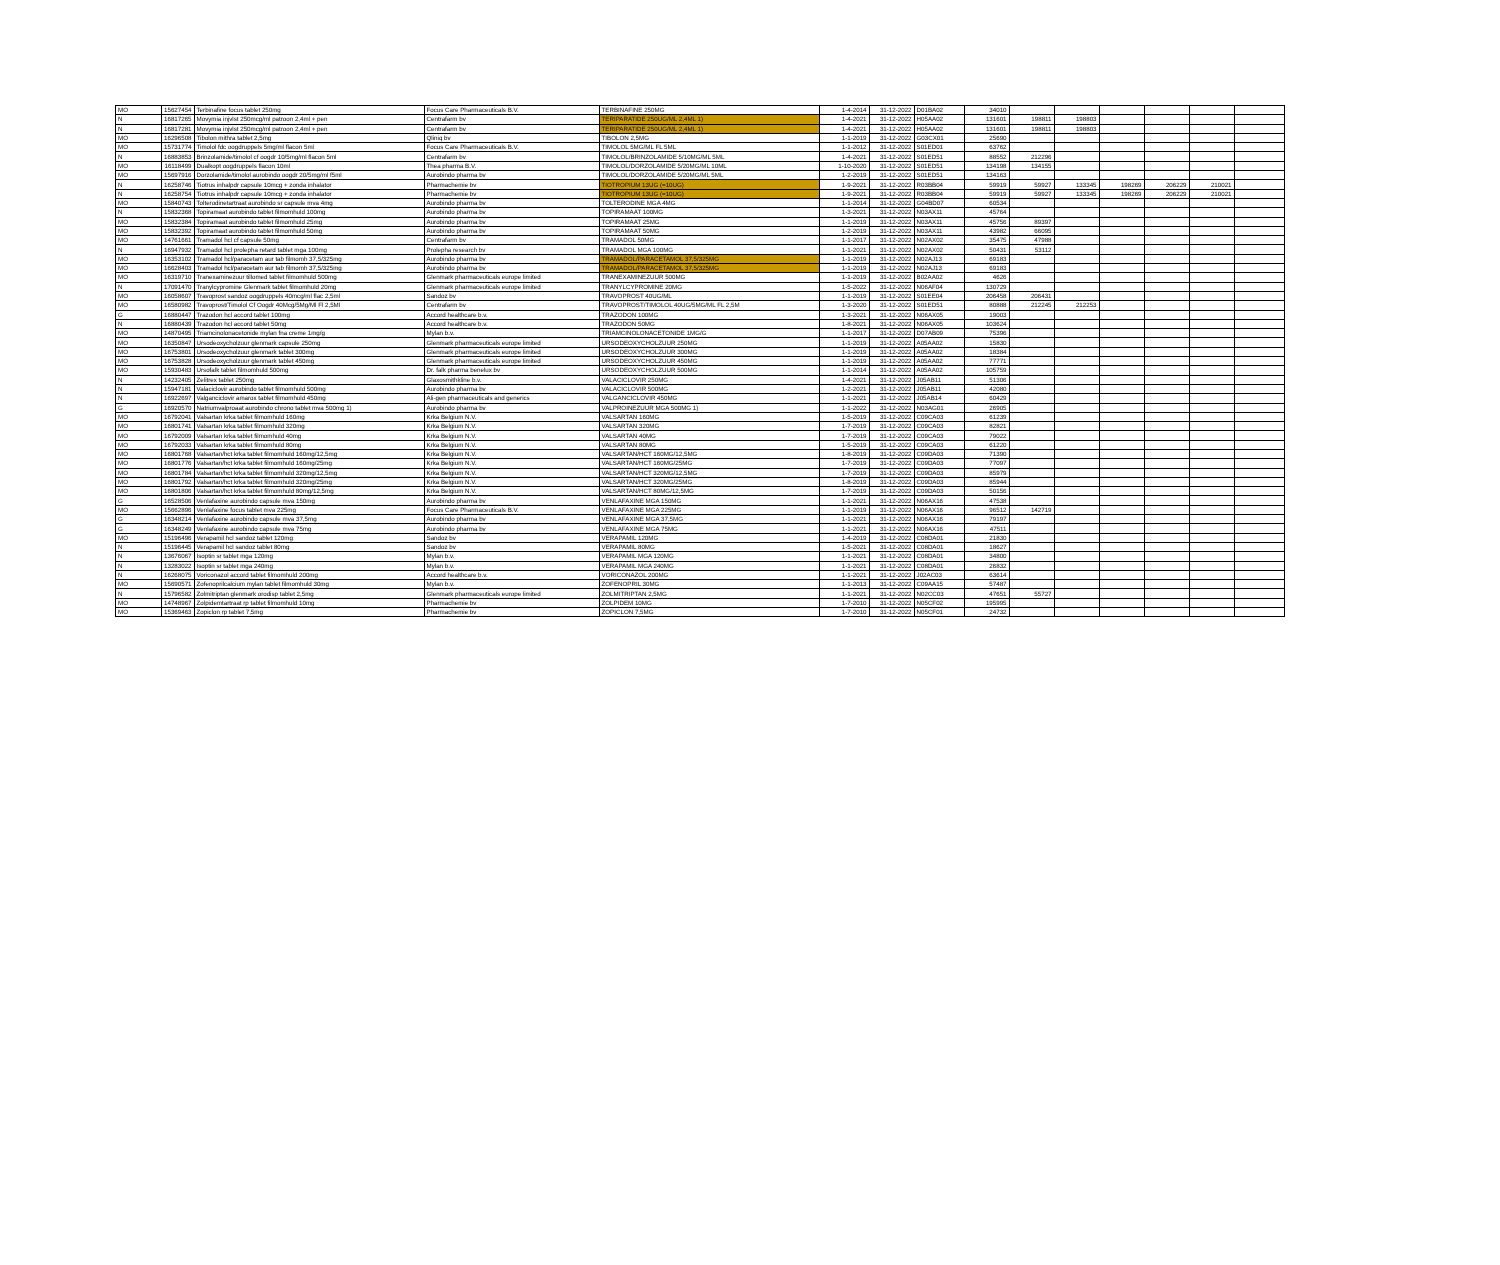| MO | 15627454 | Terbinafine focus tablet 250mg | Focus Care Pharmaceuticals B.V. | TERBINAFINE 250MG | 1-4-2014 | 31-12-2022 | D01BA02 | 34010 | | | | | | |
| N | 16817265 | Movymia injvlst 250mcg/ml patroon 2,4ml + pen | Centrafarm bv | TERIPARATIDE 250UG/ML 2,4ML 1) | 1-4-2021 | 31-12-2022 | H05AA02 | 131601 | 198811 | 198803 | | | | |
| N | 16817281 | Movymia injvlst 250mcg/ml patroon 2,4ml + pen | Centrafarm bv | TERIPARATIDE 250UG/ML 2,4ML 1) | 1-4-2021 | 31-12-2022 | H05AA02 | 131601 | 198811 | 198803 | | | | |
| MO | 16296508 | Tibolon mithra tablet 2,5mg | Qliniq bv | TIBOLON 2,5MG | 1-1-2019 | 31-12-2022 | G03CX01 | 25690 | | | | | | |
| MO | 15731774 | Timolol fdc oogdruppels 5mg/ml flacon 5ml | Focus Care Pharmaceuticals B.V. | TIMOLOL 5MG/ML FL 5ML | 1-1-2012 | 31-12-2022 | S01ED01 | 63762 | | | | | | |
| N | 16883853 | Brinzolamide/timolol cf oogdr 10/5mg/ml flacon 5ml | Centrafarm bv | TIMOLOL/BRINZOLAMIDE 5/10MG/ML 5ML | 1-4-2021 | 31-12-2022 | S01ED51 | 88552 | 212296 | | | | | |
| MO | 16118499 | Dualkopt oogdruppels flacon 10ml | Thea pharma B.V. | TIMOLOL/DORZOLAMIDE 5/20MG/ML 10ML | 1-10-2020 | 31-12-2022 | S01ED51 | 134198 | 134155 | | | | | |
| MO | 15697916 | Dorzolamide/timolol aurobindo oogdr 20/5mg/ml f5ml | Aurobindo pharma bv | TIMOLOL/DORZOLAMIDE 5/20MG/ML 5ML | 1-2-2019 | 31-12-2022 | S01ED51 | 134163 | | | | | | |
| N | 16258746 | Tiotrus inhalpdr capsule 10mcg + zonda inhalator | Pharmachemie bv | TIOTROPIUM 13UG (=10UG) | 1-9-2021 | 31-12-2022 | R03BB04 | 59919 | 59927 | 133345 | 198269 | 206229 | 210021 | |
| N | 16258754 | Tiotrus inhalpdr capsule 10mcg + zonda inhalator | Pharmachemie bv | TIOTROPIUM 13UG (=10UG) | 1-9-2021 | 31-12-2022 | R03BB04 | 59919 | 59927 | 133345 | 198269 | 206229 | 210021 | |
| MO | 15840743 | Tolterodinetartraat aurobindo sr capsule mva 4mg | Aurobindo pharma bv | TOLTERODINE MGA 4MG | 1-1-2014 | 31-12-2022 | G04BD07 | 60534 | | | | | | |
| N | 15832368 | Topiramaat aurobindo tablet filmomhuld 100mg | Aurobindo pharma bv | TOPIRAMAAT 100MG | 1-3-2021 | 31-12-2022 | N03AX11 | 45764 | | | | | | |
| MO | 15832384 | Topiramaat aurobindo tablet filmomhuld 25mg | Aurobindo pharma bv | TOPIRAMAAT 25MG | 1-1-2019 | 31-12-2022 | N03AX11 | 45756 | 89397 | | | | | |
| MO | 15832392 | Topiramaat aurobindo tablet filmomhuld 50mg | Aurobindo pharma bv | TOPIRAMAAT 50MG | 1-2-2019 | 31-12-2022 | N03AX11 | 43982 | 66095 | | | | | |
| MO | 14761661 | Tramadol hcl cf capsule 50mg | Centrafarm bv | TRAMADOL 50MG | 1-1-2017 | 31-12-2022 | N02AX02 | 35475 | 47988 | | | | | |
| N | 16947932 | Tramadol hcl prolepha retard tablet mga 100mg | Prolepha research bv | TRAMADOL MGA 100MG | 1-1-2021 | 31-12-2022 | N02AX02 | 50431 | 53112 | | | | | |
| MO | 16353102 | Tramadol hcl/paracetam aur tab filmomh 37,5/325mg | Aurobindo pharma bv | TRAMADOL/PARACETAMOL 37,5/325MG | 1-1-2019 | 31-12-2022 | N02AJ13 | 69183 | | | | | | |
| MO | 16628403 | Tramadol hcl/paracetam aur tab filmomh 37,5/325mg | Aurobindo pharma bv | TRAMADOL/PARACETAMOL 37,5/325MG | 1-1-2019 | 31-12-2022 | N02AJ13 | 69183 | | | | | | |
| MO | 16319710 | Tranexaminezuur tillomed tablet filmomhuld 500mg | Glenmark pharmaceuticals europe limited | TRANEXAMINEZUUR 500MG | 1-1-2019 | 31-12-2022 | B02AA02 | 4626 | | | | | | |
| N | 17091470 | Tranylcypromine Glenmark tablet filmomhuld 20mg | Glenmark pharmaceuticals europe limited | TRANYLCYPROMINE 20MG | 1-5-2022 | 31-12-2022 | N06AF04 | 130729 | | | | | | |
| MO | 16058607 | Travoprost sandoz oogdruppels 40mcg/ml flac 2,5ml | Sandoz bv | TRAVOPROST 40UG/ML | 1-1-2019 | 31-12-2022 | S01EE04 | 206458 | 206431 | | | | | |
| MO | 16580982 | Travoprost/Timolol Cf Oogdr 40Mcg/5Mg/Ml Fl 2,5Ml | Centrafarm bv | TRAVOPROST/TIMOLOL 40UG/5MG/ML FL 2,5M | 1-3-2020 | 31-12-2022 | S01ED51 | 80888 | 212245 | 212253 | | | | |
| G | 16880447 | Trazodon hcl accord tablet 100mg | Accord healthcare b.v. | TRAZODON 100MG | 1-3-2021 | 31-12-2022 | N06AX05 | 19003 | | | | | | |
| N | 16880439 | Trazodon hcl accord tablet 50mg | Accord healthcare b.v. | TRAZODON 50MG | 1-8-2021 | 31-12-2022 | N06AX05 | 103624 | | | | | | |
| MO | 14870495 | Triamcinolonacetonide mylan fna creme 1mg/g | Mylan b.v. | TRIAMCINOLONACETONIDE 1MG/G | 1-1-2017 | 31-12-2022 | D07AB09 | 75396 | | | | | | |
| MO | 16350847 | Ursodeoxycholzuur glenmark capsule 250mg | Glenmark pharmaceuticals europe limited | URSODEOXYCHOLZUUR 250MG | 1-1-2019 | 31-12-2022 | A05AA02 | 15830 | | | | | | |
| MO | 16753801 | Ursodeoxycholzuur glenmark tablet 300mg | Glenmark pharmaceuticals europe limited | URSODEOXYCHOLZUUR 300MG | 1-1-2019 | 31-12-2022 | A05AA02 | 18384 | | | | | | |
| MO | 16753828 | Ursodeoxycholzuur glenmark tablet 450mg | Glenmark pharmaceuticals europe limited | URSODEOXYCHOLZUUR 450MG | 1-1-2019 | 31-12-2022 | A05AA02 | 77771 | | | | | | |
| MO | 15930483 | Ursofalk tablet filmomhuld 500mg | Dr. falk pharma benelux bv | URSODEOXYCHOLZUUR 500MG | 1-1-2014 | 31-12-2022 | A05AA02 | 105759 | | | | | | |
| N | 14232405 | Zelitrex tablet 250mg | Glaxosmithkline b.v. | VALACICLOVIR 250MG | 1-4-2021 | 31-12-2022 | J05AB11 | 51306 | | | | | | |
| N | 15947181 | Valaciclovir aurobindo tablet filmomhuld 500mg | Aurobindo pharma bv | VALACICLOVIR 500MG | 1-2-2021 | 31-12-2022 | J05AB11 | 42080 | | | | | | |
| N | 16922697 | Valganciclovir amarox tablet filmomhuld 450mg | Ali-gen pharmaceuticals and generics | VALGANCICLOVIR 450MG | 1-1-2021 | 31-12-2022 | J05AB14 | 60429 | | | | | | |
| G | 16920570 | Natriumvalproaat aurobindo chrono tablet mva 500mg 1) | Aurobindo pharma bv | VALPROINEZUUR MGA 500MG 1) | 1-1-2022 | 31-12-2022 | N03AG01 | 26905 | | | | | | |
| MO | 16792041 | Valsartan krka tablet filmomhuld 160mg | Krka Belgium N.V. | VALSARTAN 160MG | 1-5-2019 | 31-12-2022 | C09CA03 | 61239 | | | | | | |
| MO | 16801741 | Valsartan krka tablet filmomhuld 320mg | Krka Belgium N.V. | VALSARTAN 320MG | 1-7-2019 | 31-12-2022 | C09CA03 | 82821 | | | | | | |
| MO | 16792009 | Valsartan krka tablet filmomhuld 40mg | Krka Belgium N.V. | VALSARTAN 40MG | 1-7-2019 | 31-12-2022 | C09CA03 | 79022 | | | | | | |
| MO | 16792033 | Valsartan krka tablet filmomhuld 80mg | Krka Belgium N.V. | VALSARTAN 80MG | 1-5-2019 | 31-12-2022 | C09CA03 | 61220 | | | | | | |
| MO | 16801768 | Valsartan/hct krka tablet filmomhuld 160mg/12,5mg | Krka Belgium N.V. | VALSARTAN/HCT 160MG/12,5MG | 1-8-2019 | 31-12-2022 | C09DA03 | 71390 | | | | | | |
| MO | 16801776 | Valsartan/hct krka tablet filmomhuld 160mg/25mg | Krka Belgium N.V. | VALSARTAN/HCT 160MG/25MG | 1-7-2019 | 31-12-2022 | C09DA03 | 77097 | | | | | | |
| MO | 16801784 | Valsartan/hct krka tablet filmomhuld 320mg/12,5mg | Krka Belgium N.V. | VALSARTAN/HCT 320MG/12,5MG | 1-7-2019 | 31-12-2022 | C09DA03 | 85979 | | | | | | |
| MO | 16801792 | Valsartan/hct krka tablet filmomhuld 320mg/25mg | Krka Belgium N.V. | VALSARTAN/HCT 320MG/25MG | 1-8-2019 | 31-12-2022 | C09DA03 | 85944 | | | | | | |
| MO | 16801806 | Valsartan/hct krka tablet filmomhuld 80mg/12,5mg | Krka Belgium N.V. | VALSARTAN/HCT 80MG/12,5MG | 1-7-2019 | 31-12-2022 | C09DA03 | 50156 | | | | | | |
| G | 16528506 | Venlafaxine aurobindo capsule mva 150mg | Aurobindo pharma bv | VENLAFAXINE MGA 150MG | 1-1-2021 | 31-12-2022 | N06AX16 | 47538 | | | | | | |
| MO | 15662896 | Venlafaxine focus tablet mva 225mg | Focus Care Pharmaceuticals B.V. | VENLAFAXINE MGA 225MG | 1-1-2019 | 31-12-2022 | N06AX16 | 96512 | 142719 | | | | | |
| G | 16348214 | Venlafaxine aurobindo capsule mva 37,5mg | Aurobindo pharma bv | VENLAFAXINE MGA 37,5MG | 1-1-2021 | 31-12-2022 | N06AX16 | 79197 | | | | | | |
| G | 16348249 | Venlafaxine aurobindo capsule mva 75mg | Aurobindo pharma bv | VENLAFAXINE MGA 75MG | 1-1-2021 | 31-12-2022 | N06AX16 | 47511 | | | | | | |
| MO | 15196496 | Verapamil hcl sandoz tablet 120mg | Sandoz bv | VERAPAMIL 120MG | 1-4-2019 | 31-12-2022 | C08DA01 | 21830 | | | | | | |
| N | 15196445 | Verapamil hcl sandoz tablet 80mg | Sandoz bv | VERAPAMIL 80MG | 1-5-2021 | 31-12-2022 | C08DA01 | 18627 | | | | | | |
| N | 13676067 | Isoptin sr tablet mga 120mg | Mylan b.v. | VERAPAMIL MGA 120MG | 1-1-2021 | 31-12-2022 | C08DA01 | 34800 | | | | | | |
| N | 13283022 | Isoptin sr tablet mga 240mg | Mylan b.v. | VERAPAMIL MGA 240MG | 1-1-2021 | 31-12-2022 | C08DA01 | 26832 | | | | | | |
| N | 16268075 | Voriconazol accord tablet filmomhuld 200mg | Accord healthcare b.v. | VORICONAZOL 200MG | 1-1-2021 | 31-12-2022 | J02AC03 | 63614 | | | | | | |
| MO | 15690571 | Zofenoprilcalcium mylan tablet filmomhuld 30mg | Mylan b.v. | ZOFENOPRIL 30MG | 1-1-2013 | 31-12-2022 | C09AA15 | 57487 | | | | | | |
| N | 15796582 | Zolmitriptan glenmark orodisp tablet 2,5mg | Glenmark pharmaceuticals europe limited | ZOLMITRIPTAN 2,5MG | 1-1-2021 | 31-12-2022 | N02CC03 | 47651 | 55727 | | | | | |
| MO | 14748967 | Zolpidemtartraat rp tablet filmomhuld 10mg | Pharmachemie bv | ZOLPIDEM 10MG | 1-7-2010 | 31-12-2022 | N05CF02 | 195995 | | | | | | |
| MO | 15369463 | Zopiclon rp tablet 7,5mg | Pharmachemie bv | ZOPICLON 7,5MG | 1-7-2010 | 31-12-2022 | N05CF01 | 24732 | | | | | | |